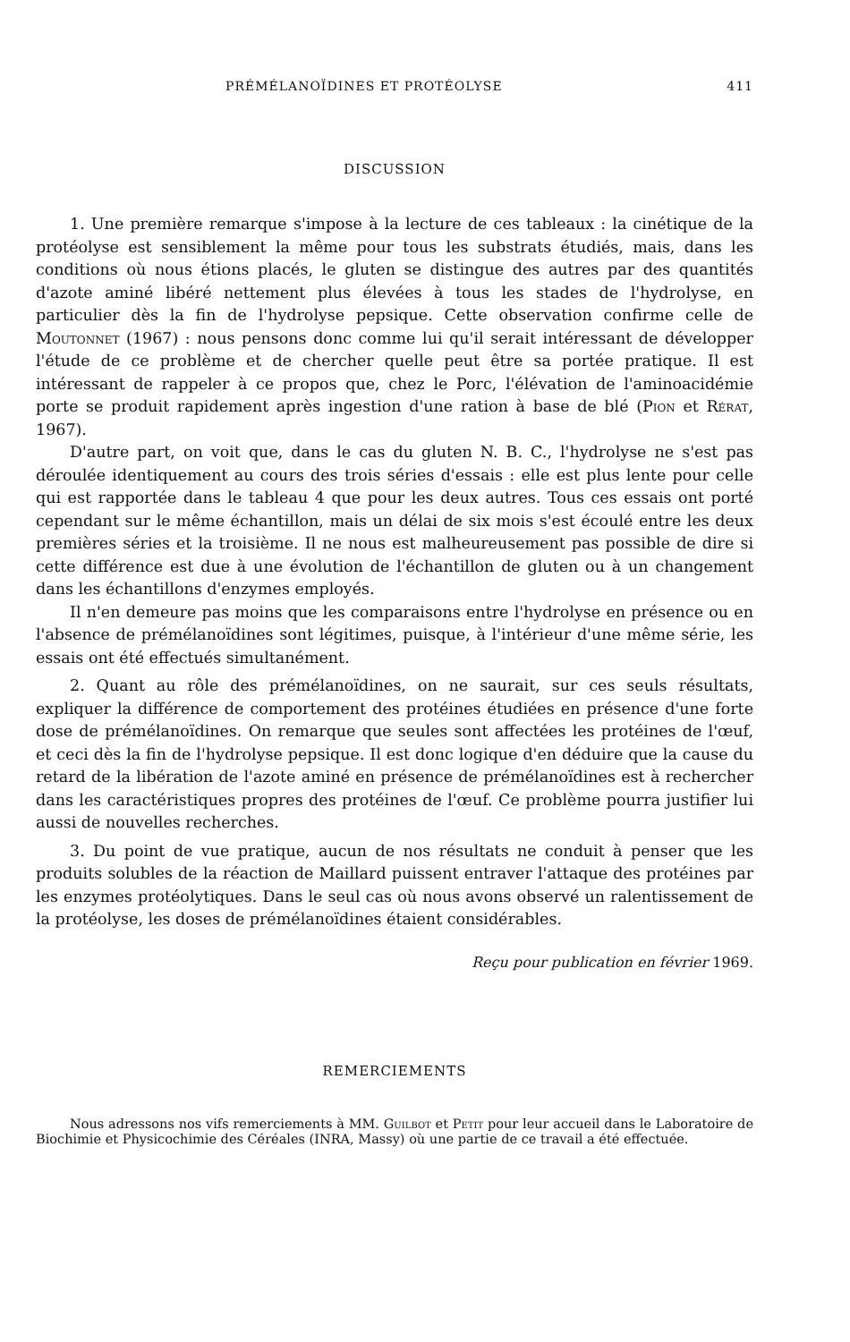PRÉMÉLANOÏDINES ET PROTÉOLYSE 411
DISCUSSION
1. Une première remarque s'impose à la lecture de ces tableaux : la cinétique de la protéolyse est sensiblement la même pour tous les substrats étudiés, mais, dans les conditions où nous étions placés, le gluten se distingue des autres par des quantités d'azote aminé libéré nettement plus élevées à tous les stades de l'hydrolyse, en particulier dès la fin de l'hydrolyse pepsique. Cette observation confirme celle de Moutonnet (1967) : nous pensons donc comme lui qu'il serait intéressant de développer l'étude de ce problème et de chercher quelle peut être sa portée pratique. Il est intéressant de rappeler à ce propos que, chez le Porc, l'élévation de l'aminoacidémie porte se produit rapidement après ingestion d'une ration à base de blé (Pion et Rérat, 1967).
D'autre part, on voit que, dans le cas du gluten N. B. C., l'hydrolyse ne s'est pas déroulée identiquement au cours des trois séries d'essais : elle est plus lente pour celle qui est rapportée dans le tableau 4 que pour les deux autres. Tous ces essais ont porté cependant sur le même échantillon, mais un délai de six mois s'est écoulé entre les deux premières séries et la troisième. Il ne nous est malheureusement pas possible de dire si cette différence est due à une évolution de l'échantillon de gluten ou à un changement dans les échantillons d'enzymes employés.
Il n'en demeure pas moins que les comparaisons entre l'hydrolyse en présence ou en l'absence de prémélanoïdines sont légitimes, puisque, à l'intérieur d'une même série, les essais ont été effectués simultanément.
2. Quant au rôle des prémélanoïdines, on ne saurait, sur ces seuls résultats, expliquer la différence de comportement des protéines étudiées en présence d'une forte dose de prémélanoïdines. On remarque que seules sont affectées les protéines de l'œuf, et ceci dès la fin de l'hydrolyse pepsique. Il est donc logique d'en déduire que la cause du retard de la libération de l'azote aminé en présence de prémélanoïdines est à rechercher dans les caractéristiques propres des protéines de l'œuf. Ce problème pourra justifier lui aussi de nouvelles recherches.
3. Du point de vue pratique, aucun de nos résultats ne conduit à penser que les produits solubles de la réaction de Maillard puissent entraver l'attaque des protéines par les enzymes protéolytiques. Dans le seul cas où nous avons observé un ralentissement de la protéolyse, les doses de prémélanoïdines étaient considérables.
Reçu pour publication en février 1969.
REMERCIEMENTS
Nous adressons nos vifs remerciements à MM. Guilbot et Petit pour leur accueil dans le Laboratoire de Biochimie et Physicochimie des Céréales (INRA, Massy) où une partie de ce travail a été effectuée.